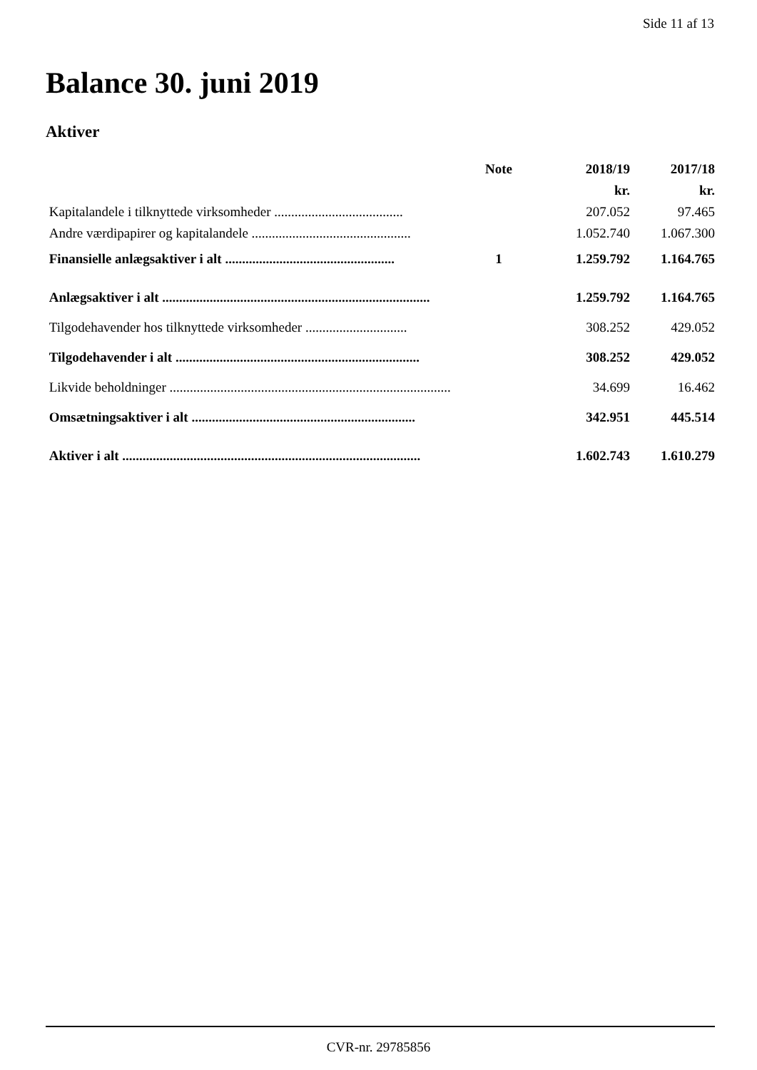Side 11 af 13
Balance 30. juni 2019
Aktiver
| | Note | 2018/19 | 2017/18 |
| --- | --- | --- | --- |
| | | kr. | kr. |
| Kapitalandele i tilknyttede virksomheder ...................................... | | 207.052 | 97.465 |
| Andre værdipapirer og kapitalandele ............................................... | | 1.052.740 | 1.067.300 |
| Finansielle anlægsaktiver i alt .................................................. | 1 | 1.259.792 | 1.164.765 |
| Anlægsaktiver i alt ............................................................................... | | 1.259.792 | 1.164.765 |
| Tilgodehavender hos tilknyttede virksomheder .............................. | | 308.252 | 429.052 |
| Tilgodehavender i alt ........................................................................ | | 308.252 | 429.052 |
| Likvide beholdninger ................................................................................... | | 34.699 | 16.462 |
| Omsætningsaktiver i alt .................................................................. | | 342.951 | 445.514 |
| Aktiver i alt ........................................................................................ | | 1.602.743 | 1.610.279 |
CVR-nr. 29785856